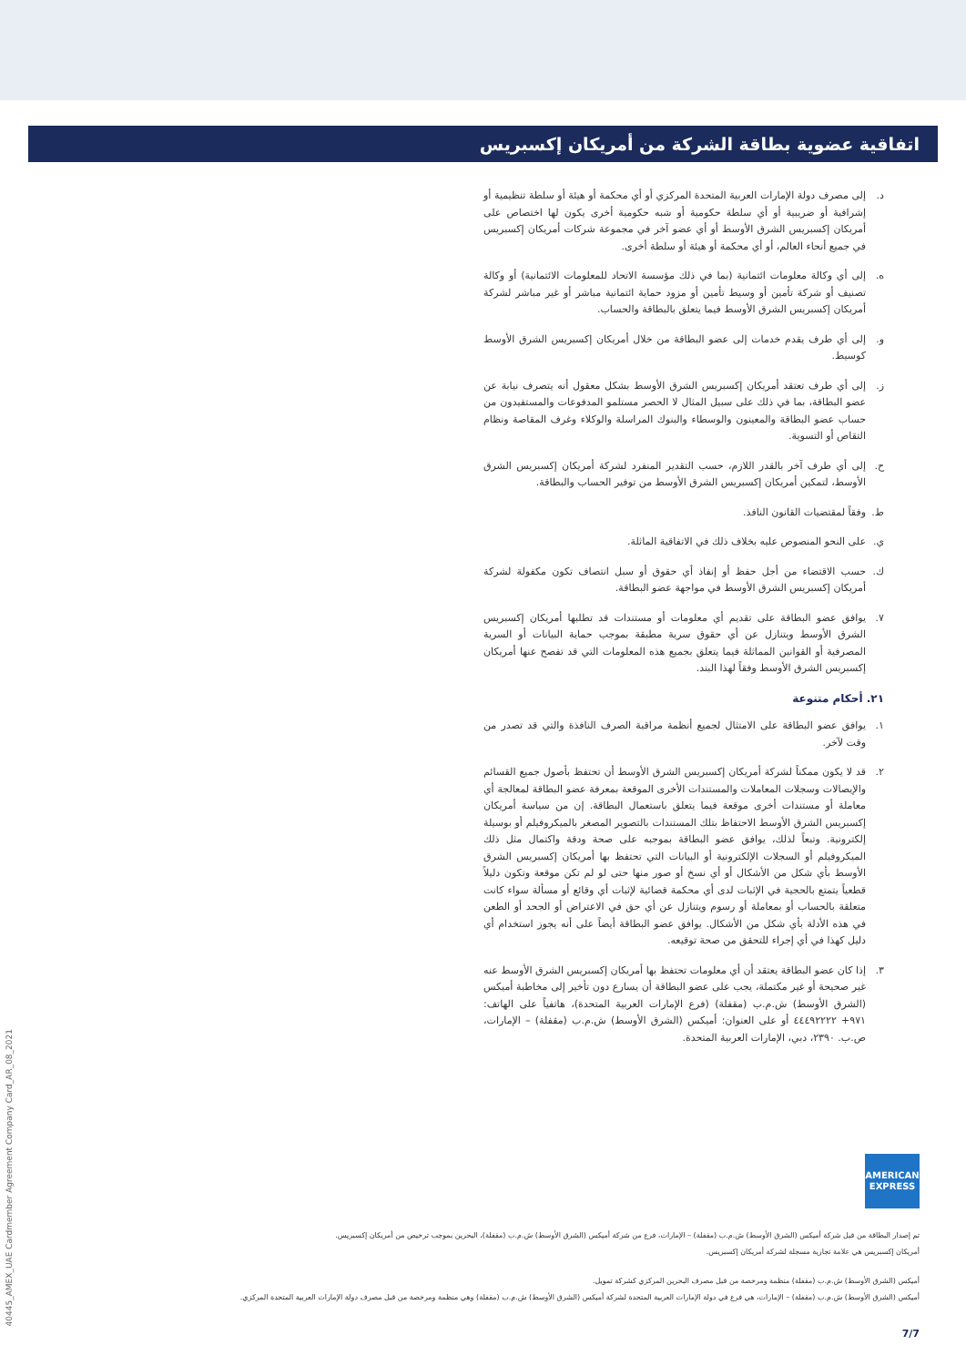اتفاقية عضوية بطاقة الشركة من أمريكان إكسبريس
د. إلى مصرف دولة الإمارات العربية المتحدة المركزي أو أي محكمة أو هيئة أو سلطة تنظيمية أو إشرافية أو ضريبية أو أي سلطة حكومية أو شبه حكومية أخرى يكون لها اختصاص على أمريكان إكسبريس الشرق الأوسط أو أي عضو آخر في مجموعة شركات أمريكان إكسبريس في جميع أنحاء العالم، أو أي محكمة أو هيئة أو سلطة أخرى.
ه. إلى أي وكالة معلومات ائتمانية (بما في ذلك مؤسسة الاتحاد للمعلومات الائتمانية) أو وكالة تصنيف أو شركة تأمين أو وسيط تأمين أو مزود حماية ائتمانية مباشر أو غير مباشر لشركة أمريكان إكسبريس الشرق الأوسط فيما يتعلق بالبطاقة والحساب.
و. إلى أي طرف يقدم خدمات إلى عضو البطاقة من خلال أمريكان إكسبريس الشرق الأوسط كوسيط.
ز. إلى أي طرف تعتقد أمريكان إكسبريس الشرق الأوسط بشكل معقول أنه يتصرف نيابة عن عضو البطاقة، بما في ذلك على سبيل المثال لا الحصر مستلمو المدفوعات والمستفيدون من حساب عضو البطاقة والمعينون والوسطاء والبنوك المراسلة والوكلاء وغرف المقاصة ونظام التقاص أو التسوية.
ح. إلى أي طرف آخر بالقدر اللازم، حسب التقدير المنفرد لشركة أمريكان إكسبريس الشرق الأوسط، لتمكين أمريكان إكسبريس الشرق الأوسط من توفير الحساب والبطاقة.
ط. وفقاً لمقتضيات القانون النافذ.
ي. على النحو المنصوص عليه بخلاف ذلك في الاتفاقية الماثلة.
ك. حسب الاقتضاء من أجل حفظ أو إنفاذ أي حقوق أو سبل انتصاف تكون مكفولة لشركة أمريكان إكسبريس الشرق الأوسط في مواجهة عضو البطاقة.
٧. يوافق عضو البطاقة على تقديم أي معلومات أو مستندات قد تطلبها أمريكان إكسبريس الشرق الأوسط ويتنازل عن أي حقوق سرية مطبقة بموجب حماية البيانات أو السرية المصرفية أو القوانين المماثلة فيما يتعلق بجميع هذه المعلومات التي قد تفصح عنها أمريكان إكسبريس الشرق الأوسط وفقاً لهذا البند.
٢١. أحكام متنوعة
١. يوافق عضو البطاقة على الامتثال لجميع أنظمة مراقبة الصرف النافذة والتي قد تصدر من وقت لآخر.
٢. قد لا يكون ممكناً لشركة أمريكان إكسبريس الشرق الأوسط أن تحتفظ بأصول جميع القسائم والإيصالات وسجلات المعاملات والمستندات الأخرى الموقعة بمعرفة عضو البطاقة لمعالجة أي معاملة أو مستندات أخرى موقعة فيما يتعلق باستعمال البطاقة. إن من سياسة أمريكان إكسبريس الشرق الأوسط الاحتفاظ بتلك المستندات بالتصوير المصغر بالميكروفيلم أو بوسيلة إلكترونية. وتبعاً لذلك، يوافق عضو البطاقة بموجبه على صحة ودقة واكتمال مثل ذلك الميكروفيلم أو السجلات الإلكترونية أو البيانات التي تحتفظ بها أمريكان إكسبريس الشرق الأوسط بأي شكل من الأشكال أو أي نسخ أو صور منها حتى لو لم تكن موقعة وتكون دليلاً قطعياً يتمتع بالحجية في الإثبات لدى أي محكمة قضائية لإثبات أي وقائع أو مسألة سواء كانت متعلقة بالحساب أو بمعاملة أو رسوم ويتنازل عن أي حق في الاعتراض أو الجحد أو الطعن في هذه الأدلة بأي شكل من الأشكال. يوافق عضو البطاقة أيضاً على أنه يجوز استخدام أي دليل كهذا في أي إجراء للتحقق من صحة توقيعه.
٣. إذا كان عضو البطاقة يعتقد أن أي معلومات تحتفظ بها أمريكان إكسبريس الشرق الأوسط عنه غير صحيحة أو غير مكتملة، يجب على عضو البطاقة أن يسارع دون تأخير إلى مخاطبة أميكس (الشرق الأوسط) ش.م.ب (مقفلة) (فرع الإمارات العربية المتحدة)، هاتفياً على الهاتف: ٩٧١+ ٤٤٤٩٢٢٢٢ أو على العنوان: أميكس (الشرق الأوسط) ش.م.ب (مقفلة) – الإمارات، ص.ب. ٢٣٩٠، دبي، الإمارات العربية المتحدة.
40445_AMEX_UAE Cardmember Agreement Company Card_AR_08_2021
AMERICAN
EXPRESS
تم إصدار البطاقة من قبل شركة أميكس (الشرق الأوسط) ش.م.ب (مقفلة) – الإمارات، فرع من شركة أميكس (الشرق الأوسط) ش.م.ب (مقفلة)، البحرين بموجب ترخيص من أمريكان إكسبريس.
أمريكان إكسبريس هي علامة تجارية مسجلة لشركة أمريكان إكسبريس.
أميكس (الشرق الأوسط) ش.م.ب (مقفلة) منظمة ومرخصة من قبل مصرف البحرين المركزي كشركة تمويل.
أميكس (الشرق الأوسط) ش.م.ب (مقفلة) – الإمارات، هي فرع في دولة الإمارات العربية المتحدة لشركة أميكس (الشرق الأوسط) ش.م.ب (مقفلة) وهي منظمة ومرخصة من قبل مصرف دولة الإمارات العربية المتحدة المركزي.
7/7